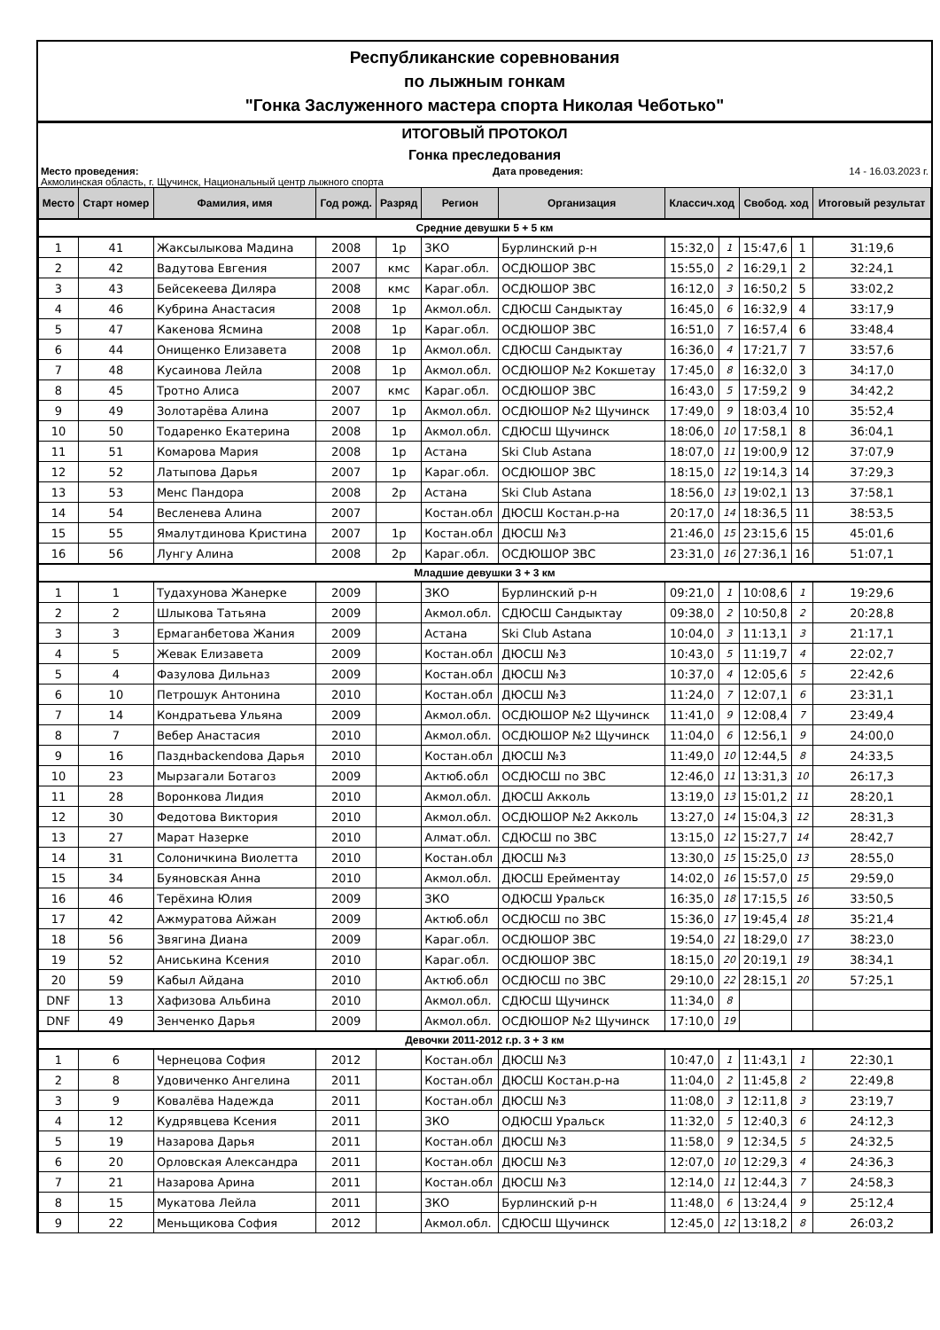Республиканские соревнования
по лыжным гонкам
"Гонка Заслуженного мастера спорта Николая Чеботько"
ИТОГОВЫЙ ПРОТОКОЛ
Гонка преследования
Место проведения: Дата проведения: 14 - 16.03.2023 г.
Акмолинская область, г. Щучинск, Национальный центр лыжного спорта
| Место | Старт номер | Фамилия, имя | Год рожд. | Разряд | Регион | Организация | Классич.ход | | Свобод. ход | | Итоговый результат |
| --- | --- | --- | --- | --- | --- | --- | --- | --- | --- | --- | --- |
| Средние девушки 5 + 5 км | | | | | | | | | | | |
| 1 | 41 | Жаксылыкова Мадина | 2008 | 1р | ЗКО | Бурлинский р-н | 15:32,0 | 1 | 15:47,6 | 1 | 31:19,6 |
| 2 | 42 | Вадутова Евгения | 2007 | кмс | Караг.обл. | ОСДЮШОР ЗВС | 15:55,0 | 2 | 16:29,1 | 2 | 32:24,1 |
| 3 | 43 | Бейсекеева Диляра | 2008 | кмс | Караг.обл. | ОСДЮШОР ЗВС | 16:12,0 | 3 | 16:50,2 | 5 | 33:02,2 |
| 4 | 46 | Кубрина Анастасия | 2008 | 1р | Акмол.обл. | СДЮСШ Сандыктау | 16:45,0 | 6 | 16:32,9 | 4 | 33:17,9 |
| 5 | 47 | Какенова Ясмина | 2008 | 1р | Караг.обл. | ОСДЮШОР ЗВС | 16:51,0 | 7 | 16:57,4 | 6 | 33:48,4 |
| 6 | 44 | Онищенко Елизавета | 2008 | 1р | Акмол.обл. | СДЮСШ Сандыктау | 16:36,0 | 4 | 17:21,7 | 7 | 33:57,6 |
| 7 | 48 | Кусаинова Лейла | 2008 | 1р | Акмол.обл. | ОСДЮШОР №2 Кокшетау | 17:45,0 | 8 | 16:32,0 | 3 | 34:17,0 |
| 8 | 45 | Тротно Алиса | 2007 | кмс | Караг.обл. | ОСДЮШОР ЗВС | 16:43,0 | 5 | 17:59,2 | 9 | 34:42,2 |
| 9 | 49 | Золотарёва Алина | 2007 | 1р | Акмол.обл. | ОСДЮШОР №2 Щучинск | 17:49,0 | 9 | 18:03,4 | 10 | 35:52,4 |
| 10 | 50 | Тодаренко Екатерина | 2008 | 1р | Акмол.обл. | СДЮСШ Щучинск | 18:06,0 | 10 | 17:58,1 | 8 | 36:04,1 |
| 11 | 51 | Комарова Мария | 2008 | 1р | Астана | Ski Club Astana | 18:07,0 | 11 | 19:00,9 | 12 | 37:07,9 |
| 12 | 52 | Латыпова Дарья | 2007 | 1р | Караг.обл. | ОСДЮШОР ЗВС | 18:15,0 | 12 | 19:14,3 | 14 | 37:29,3 |
| 13 | 53 | Менс Пандора | 2008 | 2р | Астана | Ski Club Astana | 18:56,0 | 13 | 19:02,1 | 13 | 37:58,1 |
| 14 | 54 | Весленева Алина | 2007 | | Костан.обл | ДЮСШ Костан.р-на | 20:17,0 | 14 | 18:36,5 | 11 | 38:53,5 |
| 15 | 55 | Ямалутдинова Кристина | 2007 | 1р | Костан.обл | ДЮСШ №3 | 21:46,0 | 15 | 23:15,6 | 15 | 45:01,6 |
| 16 | 56 | Лунгу Алина | 2008 | 2р | Караг.обл. | ОСДЮШОР ЗВС | 23:31,0 | 16 | 27:36,1 | 16 | 51:07,1 |
| Младшие девушки 3 + 3 км | | | | | | | | | | | |
| 1 | 1 | Тудахунова Жанерке | 2009 | | ЗКО | Бурлинский р-н | 09:21,0 | 1 | 10:08,6 | 1 | 19:29,6 |
| 2 | 2 | Шлыкова Татьяна | 2009 | | Акмол.обл. | СДЮСШ Сандыктау | 09:38,0 | 2 | 10:50,8 | 2 | 20:28,8 |
| 3 | 3 | Ермаганбетова Жания | 2009 | | Астана | Ski Club Astana | 10:04,0 | 3 | 11:13,1 | 3 | 21:17,1 |
| 4 | 5 | Жевак Елизавета | 2009 | | Костан.обл | ДЮСШ №3 | 10:43,0 | 5 | 11:19,7 | 4 | 22:02,7 |
| 5 | 4 | Фазулова Дильназ | 2009 | | Костан.обл | ДЮСШ №3 | 10:37,0 | 4 | 12:05,6 | 5 | 22:42,6 |
| 6 | 10 | Петрошук Антонина | 2010 | | Костан.обл | ДЮСШ №3 | 11:24,0 | 7 | 12:07,1 | 6 | 23:31,1 |
| 7 | 14 | Кондратьева Ульяна | 2009 | | Акмол.обл. | ОСДЮШОР №2 Щучинск | 11:41,0 | 9 | 12:08,4 | 7 | 23:49,4 |
| 8 | 7 | Вебер Анастасия | 2010 | | Акмол.обл. | ОСДЮШОР №2 Щучинск | 11:04,0 | 6 | 12:56,1 | 9 | 24:00,0 |
| 9 | 16 | Пазднbackendова Дарья | 2010 | | Костан.обл | ДЮСШ №3 | 11:49,0 | 10 | 12:44,5 | 8 | 24:33,5 |
| 10 | 23 | Мырзагали Ботагоз | 2009 | | Актюб.обл | ОСДЮСШ по ЗВС | 12:46,0 | 11 | 13:31,3 | 10 | 26:17,3 |
| 11 | 28 | Воронкова Лидия | 2010 | | Акмол.обл. | ДЮСШ Акколь | 13:19,0 | 13 | 15:01,2 | 11 | 28:20,1 |
| 12 | 30 | Федотова Виктория | 2010 | | Акмол.обл. | ОСДЮШОР №2 Акколь | 13:27,0 | 14 | 15:04,3 | 12 | 28:31,3 |
| 13 | 27 | Марат Назерке | 2010 | | Алмат.обл. | СДЮСШ по ЗВС | 13:15,0 | 12 | 15:27,7 | 14 | 28:42,7 |
| 14 | 31 | Солоничкина Виолетта | 2010 | | Костан.обл | ДЮСШ №3 | 13:30,0 | 15 | 15:25,0 | 13 | 28:55,0 |
| 15 | 34 | Буяновская Анна | 2010 | | Акмол.обл. | ДЮСШ Ерейментау | 14:02,0 | 16 | 15:57,0 | 15 | 29:59,0 |
| 16 | 46 | Терёхина Юлия | 2009 | | ЗКО | ОДЮСШ Уральск | 16:35,0 | 18 | 17:15,5 | 16 | 33:50,5 |
| 17 | 42 | Ажмуратова Айжан | 2009 | | Актюб.обл | ОСДЮСШ по ЗВС | 15:36,0 | 17 | 19:45,4 | 18 | 35:21,4 |
| 18 | 56 | Звягина Диана | 2009 | | Караг.обл. | ОСДЮШОР ЗВС | 19:54,0 | 21 | 18:29,0 | 17 | 38:23,0 |
| 19 | 52 | Аниськина Ксения | 2010 | | Караг.обл. | ОСДЮШОР ЗВС | 18:15,0 | 20 | 20:19,1 | 19 | 38:34,1 |
| 20 | 59 | Кабыл Айдана | 2010 | | Актюб.обл | ОСДЮСШ по ЗВС | 29:10,0 | 22 | 28:15,1 | 20 | 57:25,1 |
| DNF | 13 | Хафизова Альбина | 2010 | | Акмол.обл. | СДЮСШ Щучинск | 11:34,0 | 8 | | | |
| DNF | 49 | Зенченко Дарья | 2009 | | Акмол.обл. | ОСДЮШОР №2 Щучинск | 17:10,0 | 19 | | | |
| Девочки 2011-2012 г.р. 3 + 3 км | | | | | | | | | | | |
| 1 | 6 | Чернецова София | 2012 | | Костан.обл | ДЮСШ №3 | 10:47,0 | 1 | 11:43,1 | 1 | 22:30,1 |
| 2 | 8 | Удовиченко Ангелина | 2011 | | Костан.обл | ДЮСШ Костан.р-на | 11:04,0 | 2 | 11:45,8 | 2 | 22:49,8 |
| 3 | 9 | Ковалёва Надежда | 2011 | | Костан.обл | ДЮСШ №3 | 11:08,0 | 3 | 12:11,8 | 3 | 23:19,7 |
| 4 | 12 | Кудрявцева Ксения | 2011 | | ЗКО | ОДЮСШ Уральск | 11:32,0 | 5 | 12:40,3 | 6 | 24:12,3 |
| 5 | 19 | Назарова Дарья | 2011 | | Костан.обл | ДЮСШ №3 | 11:58,0 | 9 | 12:34,5 | 5 | 24:32,5 |
| 6 | 20 | Орловская Александра | 2011 | | Костан.обл | ДЮСШ №3 | 12:07,0 | 10 | 12:29,3 | 4 | 24:36,3 |
| 7 | 21 | Назарова Арина | 2011 | | Костан.обл | ДЮСШ №3 | 12:14,0 | 11 | 12:44,3 | 7 | 24:58,3 |
| 8 | 15 | Мукатова Лейла | 2011 | | ЗКО | Бурлинский р-н | 11:48,0 | 6 | 13:24,4 | 9 | 25:12,4 |
| 9 | 22 | Меньщикова София | 2012 | | Акмол.обл. | СДЮСШ Щучинск | 12:45,0 | 12 | 13:18,2 | 8 | 26:03,2 |